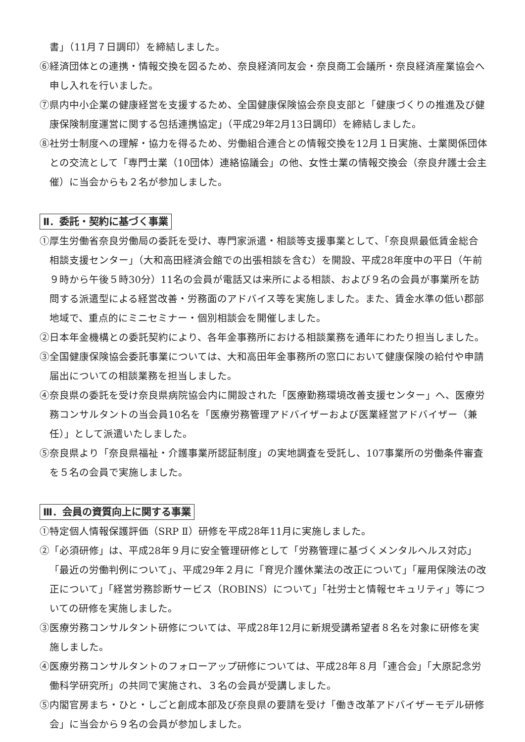書」（11月７日調印）を締結しました。
⑥経済団体との連携・情報交換を図るため、奈良経済同友会・奈良商工会議所・奈良経済産業協会へ申し入れを行いました。
⑦県内中小企業の健康経営を支援するため、全国健康保険協会奈良支部と「健康づくりの推進及び健康保険制度運営に関する包括連携協定」（平成29年2月13日調印）を締結しました。
⑧社労士制度への理解・協力を得るため、労働組合連合との情報交換を12月１日実施、士業関係団体との交流として「専門士業（10団体）連絡協議会」の他、女性士業の情報交換会（奈良弁護士会主催）に当会からも２名が参加しました。
Ⅱ．委託・契約に基づく事業
①厚生労働省奈良労働局の委託を受け、専門家派遣・相談等支援事業として、「奈良県最低賃金総合相談支援センター」（大和高田経済会館での出張相談を含む）を開設、平成28年度中の平日（午前９時から午後５時30分）11名の会員が電話又は来所による相談、および９名の会員が事業所を訪問する派遣型による経営改善・労務面のアドバイス等を実施しました。また、賃金水準の低い郡部地域で、重点的にミニセミナー・個別相談会を開催しました。
②日本年金機構との委託契約により、各年金事務所における相談業務を通年にわたり担当しました。
③全国健康保険協会委託事業については、大和高田年金事務所の窓口において健康保険の給付や申請届出についての相談業務を担当しました。
④奈良県の委託を受け奈良県病院協会内に開設された「医療勤務環境改善支援センター」へ、医療労務コンサルタントの当会員10名を「医療労務管理アドバイザーおよび医業経営アドバイザー（兼任）」として派遣いたしました。
⑤奈良県より「奈良県福祉・介護事業所認証制度」の実地調査を受託し、107事業所の労働条件審査を５名の会員で実施しました。
Ⅲ．会員の資質向上に関する事業
①特定個人情報保護評価（SRP Ⅱ）研修を平成28年11月に実施しました。
②「必須研修」は、平成28年９月に安全管理研修として「労務管理に基づくメンタルヘルス対応」「最近の労働判例について」、平成29年２月に「育児介護休業法の改正について」「雇用保険法の改正について」「経営労務診断サービス（ROBINS）について」「社労士と情報セキュリティ」等についての研修を実施しました。
③医療労務コンサルタント研修については、平成28年12月に新規受講希望者８名を対象に研修を実施しました。
④医療労務コンサルタントのフォローアップ研修については、平成28年８月「連合会」「大原記念労働科学研究所」の共同で実施され、３名の会員が受講しました。
⑤内閣官房まち・ひと・しごと創成本部及び奈良県の要請を受け「働き改革アドバイザーモデル研修会」に当会から９名の会員が参加しました。